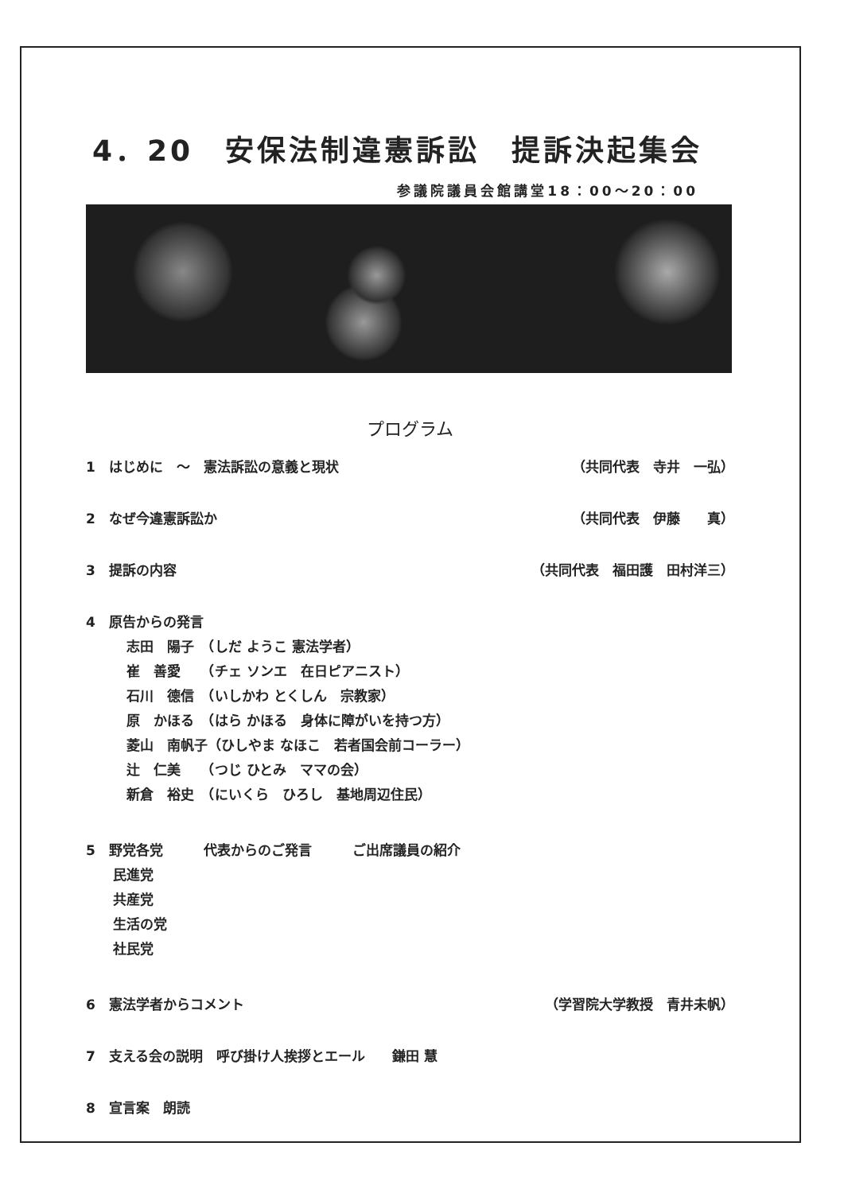4．20　安保法制違憲訴訟　提訴決起集会
参議院議員会館講堂18：00～20：00
プログラム
1　はじめに　～　憲法訴訟の意義と現状 （共同代表　寺井　一弘）
2　なぜ今違憲訴訟か （共同代表　伊藤　　真）
3　提訴の内容 （共同代表　福田護　田村洋三）
4　原告からの発言
　　　志田　陽子　（しだ ようこ 憲法学者） 　　　崔　善愛　　（チェ ソンエ　在日ピアニスト） 　　　石川　德信　（いしかわ とくしん　宗教家） 　　　原　かほる　（はら かほる　身体に障がいを持つ方） 　　　菱山　南帆子（ひしやま なほこ　若者国会前コーラー） 　　　辻　仁美　　（つじ ひとみ　ママの会） 　　　新倉　裕史　（にいくら　ひろし　基地周辺住民）
5　野党各党　　　代表からのご発言　　　ご出席議員の紹介
　　民進党 　　共産党 　　生活の党 　　社民党
6　憲法学者からコメント （学習院大学教授　青井未帆）
7　支える会の説明　呼び掛け人挨拶とエール　　鎌田 慧
8　宣言案　朗読